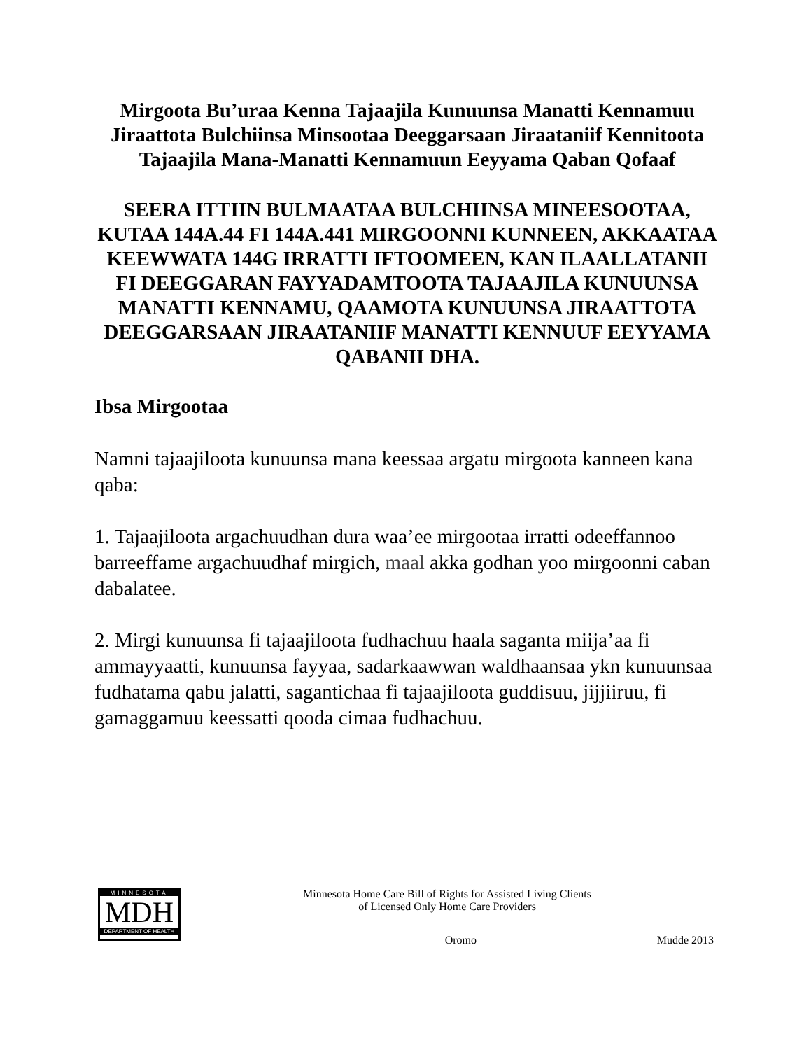Mirgoota Bu’uraa Kenna Tajaajila Kunuunsa Manatti Kennamuu Jiraattota Bulchiinsa Minsootaa Deeggarsaan Jiraataniif Kennitoota Tajaajila Mana-Manatti Kennamuun Eeyyama Qaban Qofaaf
SEERA ITTIIN BULMAATAA BULCHIINSA MINEESOOTAA, KUTAA 144A.44 FI 144A.441 MIRGOONNI KUNNEEN, AKKAATAA KEEWWATA 144G IRRATTI IFTOOMEEN, KAN ILAALLATANII FI DEEGGARAN FAYYADAMTOOTA TAJAAJILA KUNUUNSA MANATTI KENNAMU, QAAMOTA KUNUUNSA JIRAATTOTA DEEGGARSAAN JIRAATANIIF MANATTI KENNUUF EEYYAMA QABANII DHA.
Ibsa Mirgootaa
Namni tajaajiloota kunuunsa mana keessaa argatu mirgoota kanneen kana qaba:
1. Tajaajiloota argachuudhan dura waa’ee mirgootaa irratti odeeffannoo barreeffame argachuudhaf mirgich, maal akka godhan yoo mirgoonni caban dabalatee.
2. Mirgi kunuunsa fi tajaajiloota fudhachuu haala saganta miija’aa fi ammayyaatti, kunuunsa fayyaa, sadarkaawwan waldhaansaa ykn kunuunsaa fudhatama qabu jalatti, sagantichaa fi tajaajiloota guddisuu, jijjiiruu, fi gamaggamuu keessatti qooda cimaa fudhachuu.
MINNESOTA
MDH
DEPARTMENT OF HEALTH
Minnesota Home Care Bill of Rights for Assisted Living Clients
of Licensed Only Home Care Providers
Oromo Mudde 2013